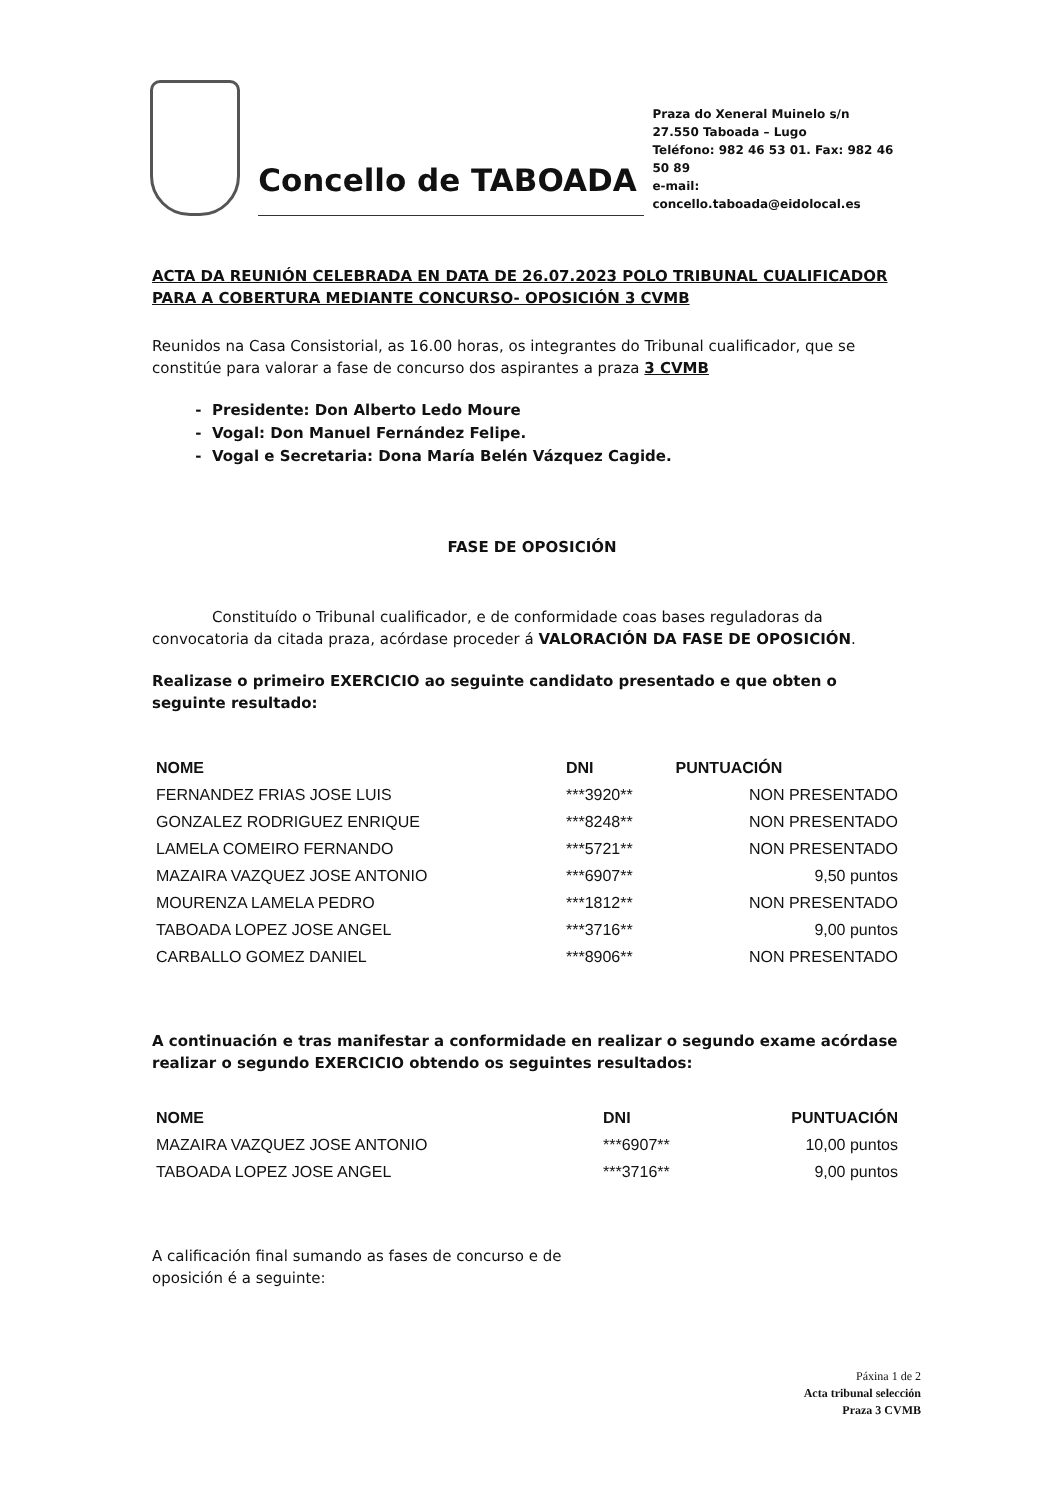Concello de TABOADA
Praza do Xeneral Muinelo s/n
27.550 Taboada – Lugo
Teléfono: 982 46 53 01. Fax: 982 46 50 89
e-mail: concello.taboada@eidolocal.es
ACTA DA REUNIÓN CELEBRADA EN DATA DE 26.07.2023 POLO TRIBUNAL CUALIFICADOR PARA A COBERTURA MEDIANTE CONCURSO- OPOSICIÓN 3 CVMB
Reunidos na Casa Consistorial, as 16.00 horas, os integrantes do Tribunal cualificador, que se constitúe para valorar a fase de concurso dos aspirantes a praza 3 CVMB
Presidente: Don Alberto Ledo Moure
Vogal: Don Manuel Fernández Felipe.
Vogal e Secretaria: Dona María Belén Vázquez Cagide.
FASE DE OPOSICIÓN
Constituído o Tribunal cualificador, e de conformidade coas bases reguladoras da convocatoria da citada praza, acórdase proceder á VALORACIÓN DA FASE DE OPOSICIÓN.
Realizase o primeiro EXERCICIO ao seguinte candidato presentado e que obten o seguinte resultado:
| NOME | DNI | PUNTUACIÓN |
| --- | --- | --- |
| FERNANDEZ FRIAS JOSE LUIS | ***3920** | NON PRESENTADO |
| GONZALEZ RODRIGUEZ ENRIQUE | ***8248** | NON PRESENTADO |
| LAMELA COMEIRO FERNANDO | ***5721** | NON PRESENTADO |
| MAZAIRA VAZQUEZ JOSE ANTONIO | ***6907** | 9,50 puntos |
| MOURENZA LAMELA PEDRO | ***1812** | NON PRESENTADO |
| TABOADA LOPEZ JOSE ANGEL | ***3716** | 9,00 puntos |
| CARBALLO GOMEZ DANIEL | ***8906** | NON PRESENTADO |
A continuación e tras manifestar a conformidade en realizar o segundo exame acórdase realizar o segundo EXERCICIO obtendo os seguintes resultados:
| NOME | DNI | PUNTUACIÓN |
| --- | --- | --- |
| MAZAIRA VAZQUEZ JOSE ANTONIO | ***6907** | 10,00 puntos |
| TABOADA LOPEZ JOSE ANGEL | ***3716** | 9,00 puntos |
A calificación final sumando as fases de concurso e de oposición é a seguinte:
Páxina 1 de 2
Acta tribunal selección
Praza 3 CVMB